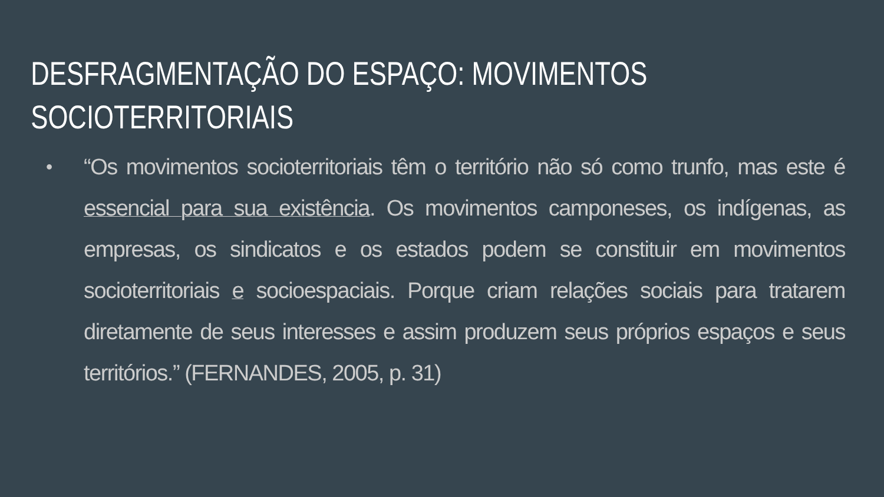DESFRAGMENTAÇÃO DO ESPAÇO: MOVIMENTOS SOCIOTERRITORIAIS
•
“Os movimentos socioterritoriais têm o território não só como trunfo, mas este é essencial para sua existência. Os movimentos camponeses, os indígenas, as empresas, os sindicatos e os estados podem se constituir em movimentos socioterritoriais e socioespaciais. Porque criam relações sociais para tratarem diretamente de seus interesses e assim produzem seus próprios espaços e seus territórios.” (FERNANDES, 2005, p. 31)